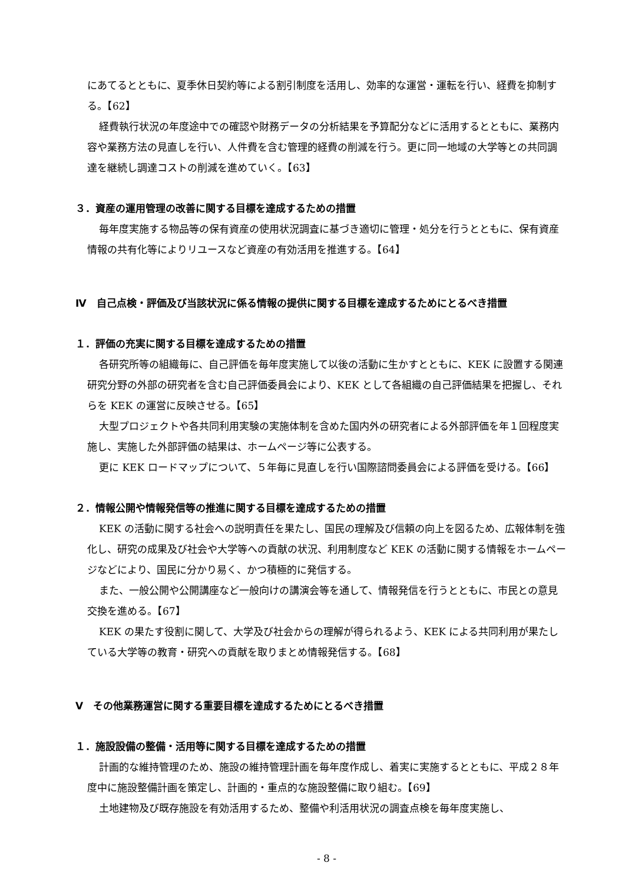にあてるとともに、夏季休日契約等による割引制度を活用し、効率的な運営・運転を行い、経費を抑制する。【62】
経費執行状況の年度途中での確認や財務データの分析結果を予算配分などに活用するとともに、業務内容や業務方法の見直しを行い、人件費を含む管理的経費の削減を行う。更に同一地域の大学等との共同調達を継続し調達コストの削減を進めていく。【63】
３．資産の運用管理の改善に関する目標を達成するための措置
毎年度実施する物品等の保有資産の使用状況調査に基づき適切に管理・処分を行うとともに、保有資産情報の共有化等によりリユースなど資産の有効活用を推進する。【64】
Ⅳ　自己点検・評価及び当該状況に係る情報の提供に関する目標を達成するためにとるべき措置
１．評価の充実に関する目標を達成するための措置
各研究所等の組織毎に、自己評価を毎年度実施して以後の活動に生かすとともに、KEK に設置する関連研究分野の外部の研究者を含む自己評価委員会により、KEK として各組織の自己評価結果を把握し、それらを KEK の運営に反映させる。【65】
大型プロジェクトや各共同利用実験の実施体制を含めた国内外の研究者による外部評価を年１回程度実施し、実施した外部評価の結果は、ホームページ等に公表する。
更に KEK ロードマップについて、５年毎に見直しを行い国際諮問委員会による評価を受ける。【66】
２．情報公開や情報発信等の推進に関する目標を達成するための措置
KEK の活動に関する社会への説明責任を果たし、国民の理解及び信頼の向上を図るため、広報体制を強化し、研究の成果及び社会や大学等への貢献の状況、利用制度など KEK の活動に関する情報をホームページなどにより、国民に分かり易く、かつ積極的に発信する。
また、一般公開や公開講座など一般向けの講演会等を通して、情報発信を行うとともに、市民との意見交換を進める。【67】
KEK の果たす役割に関して、大学及び社会からの理解が得られるよう、KEK による共同利用が果たしている大学等の教育・研究への貢献を取りまとめ情報発信する。【68】
Ⅴ　その他業務運営に関する重要目標を達成するためにとるべき措置
１．施設設備の整備・活用等に関する目標を達成するための措置
計画的な維持管理のため、施設の維持管理計画を毎年度作成し、着実に実施するとともに、平成２８年度中に施設整備計画を策定し、計画的・重点的な施設整備に取り組む。【69】
土地建物及び既存施設を有効活用するため、整備や利活用状況の調査点検を毎年度実施し、
- 8 -